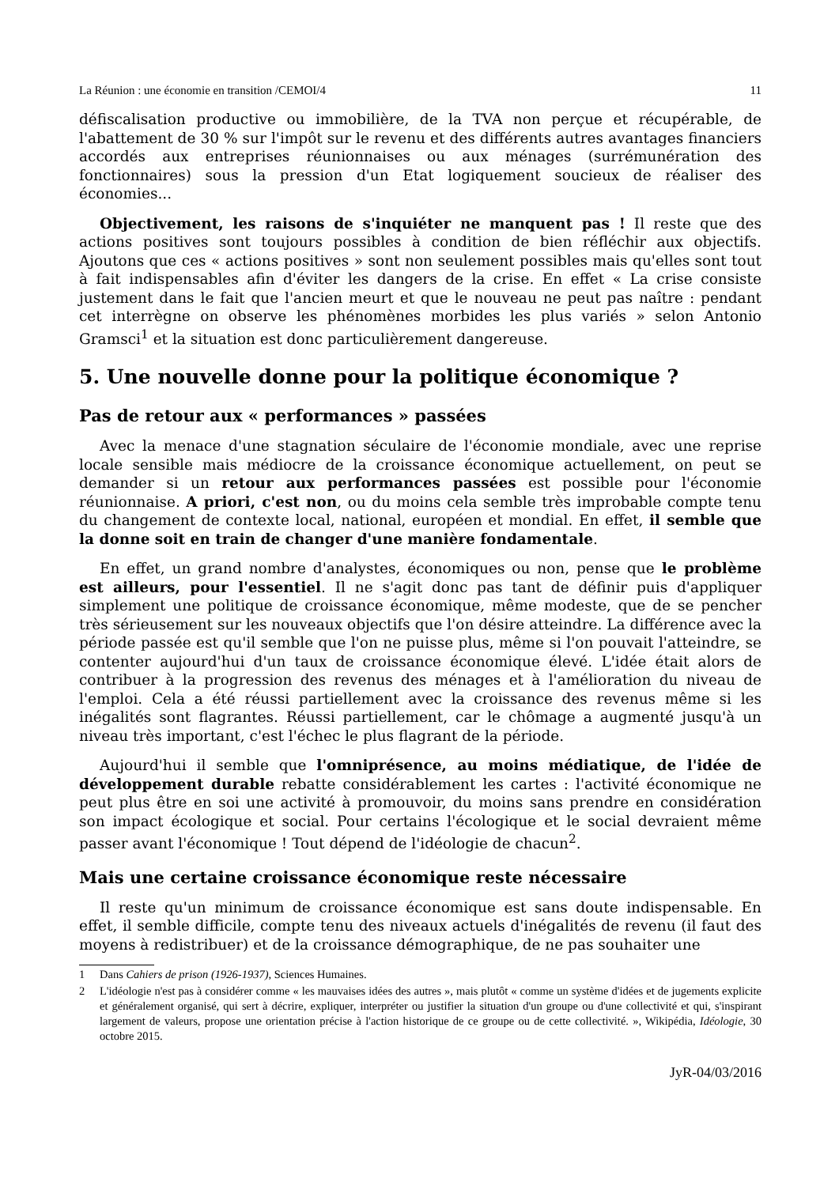La Réunion : une économie en transition /CEMOI/4 11
défiscalisation productive ou immobilière, de la TVA non perçue et récupérable, de l'abattement de 30 % sur l'impôt sur le revenu et des différents autres avantages financiers accordés aux entreprises réunionnaises ou aux ménages (surrémunération des fonctionnaires) sous la pression d'un Etat logiquement soucieux de réaliser des économies...
Objectivement, les raisons de s'inquiéter ne manquent pas ! Il reste que des actions positives sont toujours possibles à condition de bien réfléchir aux objectifs. Ajoutons que ces « actions positives » sont non seulement possibles mais qu'elles sont tout à fait indispensables afin d'éviter les dangers de la crise. En effet « La crise consiste justement dans le fait que l'ancien meurt et que le nouveau ne peut pas naître : pendant cet interrègne on observe les phénomènes morbides les plus variés » selon Antonio Gramsci<sup>1</sup> et la situation est donc particulièrement dangereuse.
5. Une nouvelle donne pour la politique économique ?
Pas de retour aux « performances » passées
Avec la menace d'une stagnation séculaire de l'économie mondiale, avec une reprise locale sensible mais médiocre de la croissance économique actuellement, on peut se demander si un retour aux performances passées est possible pour l'économie réunionnaise. A priori, c'est non, ou du moins cela semble très improbable compte tenu du changement de contexte local, national, européen et mondial. En effet, il semble que la donne soit en train de changer d'une manière fondamentale.
En effet, un grand nombre d'analystes, économiques ou non, pense que le problème est ailleurs, pour l'essentiel. Il ne s'agit donc pas tant de définir puis d'appliquer simplement une politique de croissance économique, même modeste, que de se pencher très sérieusement sur les nouveaux objectifs que l'on désire atteindre. La différence avec la période passée est qu'il semble que l'on ne puisse plus, même si l'on pouvait l'atteindre, se contenter aujourd'hui d'un taux de croissance économique élevé. L'idée était alors de contribuer à la progression des revenus des ménages et à l'amélioration du niveau de l'emploi. Cela a été réussi partiellement avec la croissance des revenus même si les inégalités sont flagrantes. Réussi partiellement, car le chômage a augmenté jusqu'à un niveau très important, c'est l'échec le plus flagrant de la période.
Aujourd'hui il semble que l'omniprésence, au moins médiatique, de l'idée de développement durable rebatte considérablement les cartes : l'activité économique ne peut plus être en soi une activité à promouvoir, du moins sans prendre en considération son impact écologique et social. Pour certains l'écologique et le social devraient même passer avant l'économique ! Tout dépend de l'idéologie de chacun<sup>2</sup>.
Mais une certaine croissance économique reste nécessaire
Il reste qu'un minimum de croissance économique est sans doute indispensable. En effet, il semble difficile, compte tenu des niveaux actuels d'inégalités de revenu (il faut des moyens à redistribuer) et de la croissance démographique, de ne pas souhaiter une
1 Dans Cahiers de prison (1926-1937), Sciences Humaines.
2 L'idéologie n'est pas à considérer comme « les mauvaises idées des autres », mais plutôt « comme un système d'idées et de jugements explicite et généralement organisé, qui sert à décrire, expliquer, interpréter ou justifier la situation d'un groupe ou d'une collectivité et qui, s'inspirant largement de valeurs, propose une orientation précise à l'action historique de ce groupe ou de cette collectivité. », Wikipédia, Idéologie, 30 octobre 2015.
JyR-04/03/2016